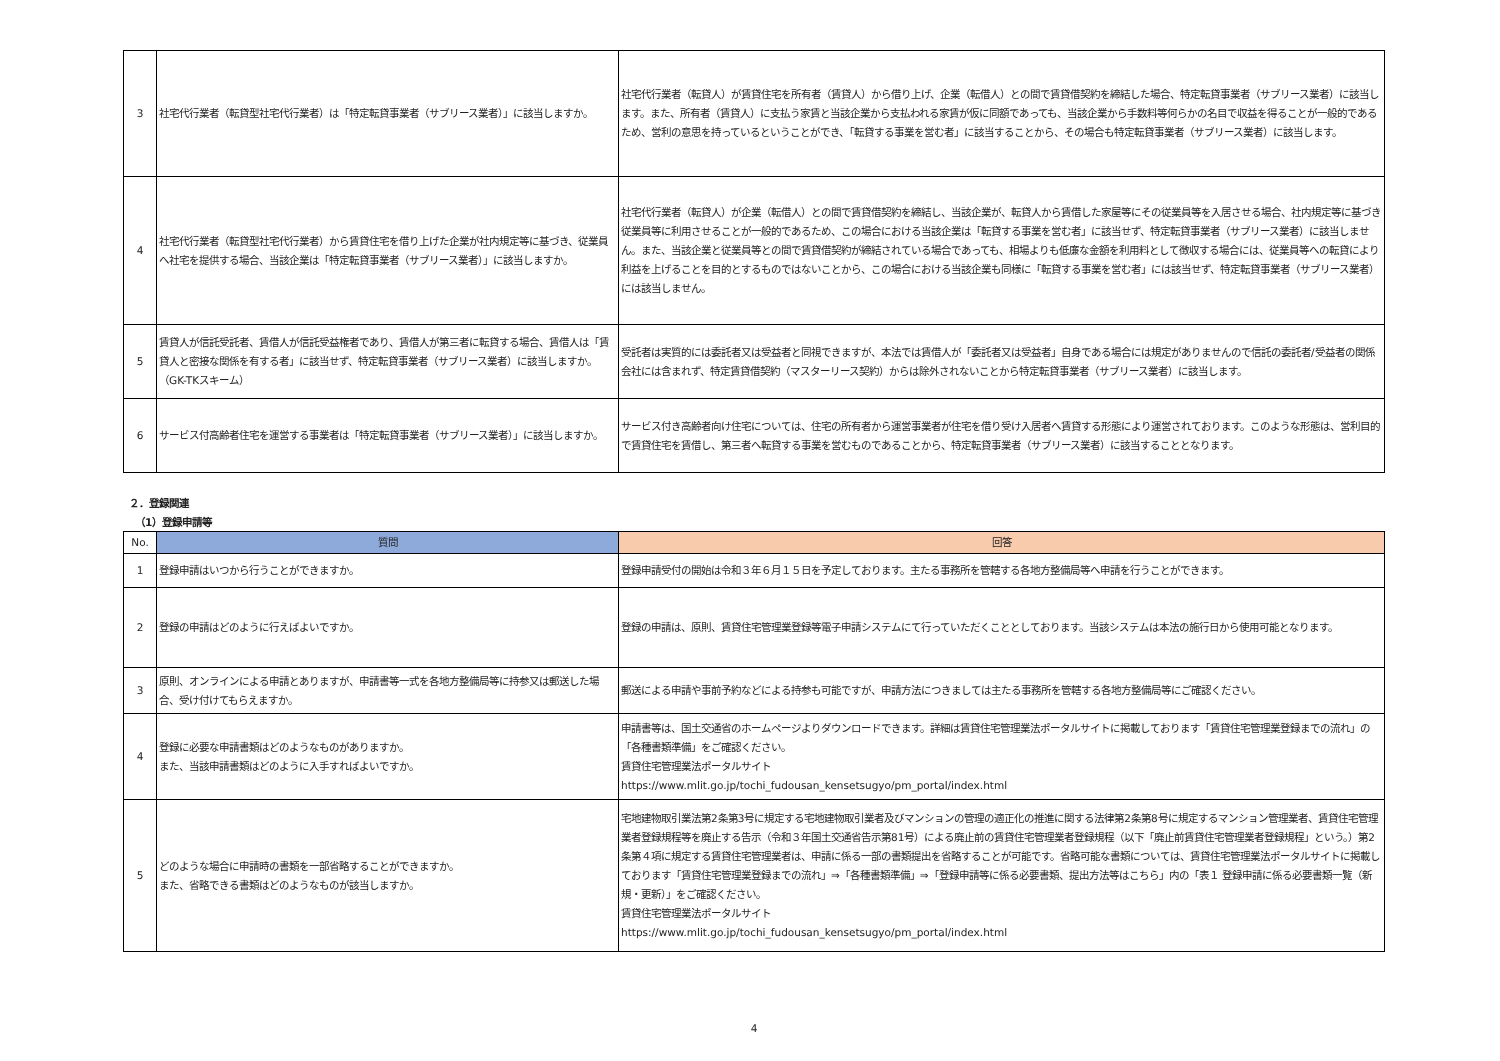| 3 | 社宅代行業者（転貸型社宅代行業者）は「特定転貸事業者（サブリース業者）」に該当しますか。 | 社宅代行業者（転貸人）が賃貸住宅を所有者（賃貸人）から借り上げ、企業（転借人）との間で賃貸借契約を締結した場合、特定転貸事業者（サブリース業者）に該当します。また、所有者（賃貸人）に支払う家賃と当該企業から支払われる家賃が仮に同額であっても、当該企業から手数料等何らかの名目で収益を得ることが一般的であるため、営利の意思を持っているということができ、「転貸する事業を営む者」に該当することから、その場合も特定転貸事業者（サブリース業者）に該当します。 |
| 4 | 社宅代行業者（転貸型社宅代行業者）から賃貸住宅を借り上げた企業が社内規定等に基づき、従業員へ社宅を提供する場合、当該企業は「特定転貸事業者（サブリース業者）」に該当しますか。 | 社宅代行業者（転貸人）が企業（転借人）との間で賃貸借契約を締結し、当該企業が、転貸人から賃借した家屋等にその従業員等を入居させる場合、社内規定等に基づき従業員等に利用させることが一般的であるため、この場合における当該企業は「転貸する事業を営む者」に該当せず、特定転貸事業者（サブリース業者）に該当しません。また、当該企業と従業員等との間で賃貸借契約が締結されている場合であっても、相場よりも低廉な金額を利用料として徴収する場合には、従業員等への転貸により利益を上げることを目的とするものではないことから、この場合における当該企業も同様に「転貸する事業を営む者」には該当せず、特定転貸事業者（サブリース業者）には該当しません。 |
| 5 | 賃貸人が信託受託者、賃借人が信託受益権者であり、賃借人が第三者に転貸する場合、賃借人は「賃貸人と密接な関係を有する者」に該当せず、特定転貸事業者（サブリース業者）に該当しますか。（GK-TKスキーム） | 受託者は実質的には委託者又は受益者と同視できますが、本法では賃借人が「委託者又は受益者」自身である場合には規定がありませんので信託の委託者/受益者の関係会社には含まれず、特定賃貸借契約（マスターリース契約）からは除外されないことから特定転貸事業者（サブリース業者）に該当します。 |
| 6 | サービス付高齢者住宅を運営する事業者は「特定転貸事業者（サブリース業者）」に該当しますか。 | サービス付き高齢者向け住宅については、住宅の所有者から運営事業者が住宅を借り受け入居者へ賃貸する形態により運営されております。このような形態は、営利目的で賃貸住宅を賃借し、第三者へ転貸する事業を営むものであることから、特定転貸事業者（サブリース業者）に該当することとなります。 |
２．登録関連
（1）登録申請等
| No. | 質問 | 回答 |
| --- | --- | --- |
| 1 | 登録申請はいつから行うことができますか。 | 登録申請受付の開始は令和３年６月１５日を予定しております。主たる事務所を管轄する各地方整備局等へ申請を行うことができます。 |
| 2 | 登録の申請はどのように行えばよいですか。 | 登録の申請は、原則、賃貸住宅管理業登録等電子申請システムにて行っていただくこととしております。当該システムは本法の施行日から使用可能となります。 |
| 3 | 原則、オンラインによる申請とありますが、申請書等一式を各地方整備局等に持参又は郵送した場合、受け付けてもらえますか。 | 郵送による申請や事前予約などによる持参も可能ですが、申請方法につきましては主たる事務所を管轄する各地方整備局等にご確認ください。 |
| 4 | 登録に必要な申請書類はどのようなものがありますか。 また、当該申請書類はどのように入手すればよいですか。 | 申請書等は、国土交通省のホームページよりダウンロードできます。詳細は賃貸住宅管理業法ポータルサイトに掲載しております「賃貸住宅管理業登録までの流れ」の「各種書類準備」をご確認ください。 賃貸住宅管理業法ポータルサイト https://www.mlit.go.jp/tochi_fudousan_kensetsugyo/pm_portal/index.html |
| 5 | どのような場合に申請時の書類を一部省略することができますか。 また、省略できる書類はどのようなものが該当しますか。 | 宅地建物取引業法第2条第3号に規定する宅地建物取引業者及びマンションの管理の適正化の推進に関する法律第2条第8号に規定するマンション管理業者、賃貸住宅管理業者登録規程等を廃止する告示（令和３年国土交通省告示第81号）による廃止前の賃貸住宅管理業者登録規程（以下「廃止前賃貸住宅管理業者登録規程」という。）第2条第４項に規定する賃貸住宅管理業者は、申請に係る一部の書類提出を省略することが可能です。省略可能な書類については、賃貸住宅管理業法ポータルサイトに掲載しております「賃貸住宅管理業登録までの流れ」⇒「各種書類準備」⇒「登録申請等に係る必要書類、提出方法等はこちら」内の「表１ 登録申請に係る必要書類一覧（新規・更新）」をご確認ください。 賃貸住宅管理業法ポータルサイト https://www.mlit.go.jp/tochi_fudousan_kensetsugyo/pm_portal/index.html |
4